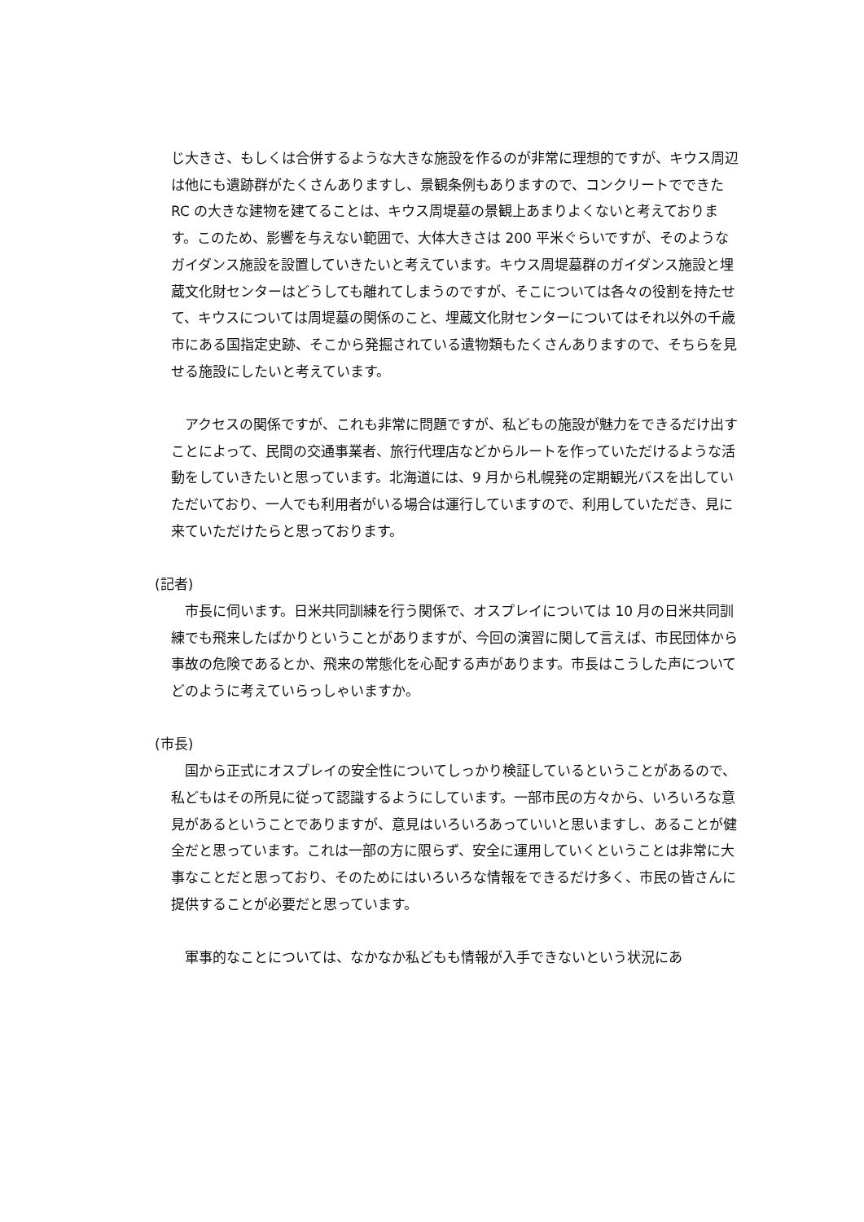じ大きさ、もしくは合併するような大きな施設を作るのが非常に理想的ですが、キウス周辺は他にも遺跡群がたくさんありますし、景観条例もありますので、コンクリートでできた RC の大きな建物を建てることは、キウス周堤墓の景観上あまりよくないと考えております。このため、影響を与えない範囲で、大体大きさは 200 平米ぐらいですが、そのようなガイダンス施設を設置していきたいと考えています。キウス周堤墓群のガイダンス施設と埋蔵文化財センターはどうしても離れてしまうのですが、そこについては各々の役割を持たせて、キウスについては周堤墓の関係のこと、埋蔵文化財センターについてはそれ以外の千歳市にある国指定史跡、そこから発掘されている遺物類もたくさんありますので、そちらを見せる施設にしたいと考えています。
アクセスの関係ですが、これも非常に問題ですが、私どもの施設が魅力をできるだけ出すことによって、民間の交通事業者、旅行代理店などからルートを作っていただけるような活動をしていきたいと思っています。北海道には、9 月から札幌発の定期観光バスを出していただいており、一人でも利用者がいる場合は運行していますので、利用していただき、見に来ていただけたらと思っております。
(記者)
市長に伺います。日米共同訓練を行う関係で、オスプレイについては 10 月の日米共同訓練でも飛来したばかりということがありますが、今回の演習に関して言えば、市民団体から事故の危険であるとか、飛来の常態化を心配する声があります。市長はこうした声についてどのように考えていらっしゃいますか。
(市長)
国から正式にオスプレイの安全性についてしっかり検証しているということがあるので、私どもはその所見に従って認識するようにしています。一部市民の方々から、いろいろな意見があるということでありますが、意見はいろいろあっていいと思いますし、あることが健全だと思っています。これは一部の方に限らず、安全に運用していくということは非常に大事なことだと思っており、そのためにはいろいろな情報をできるだけ多く、市民の皆さんに提供することが必要だと思っています。
軍事的なことについては、なかなか私どもも情報が入手できないという状況にあ